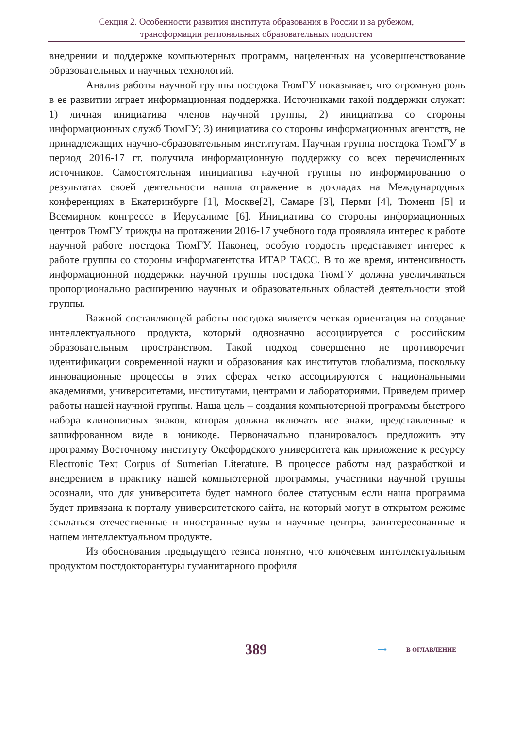Секция 2. Особенности развития института образования в России и за рубежом,
трансформации региональных образовательных подсистем
внедрении и поддержке компьютерных программ, нацеленных на усовершенствование образовательных и научных технологий.
Анализ работы научной группы постдока ТюмГУ показывает, что огромную роль в ее развитии играет информационная поддержка. Источниками такой поддержки служат: 1) личная инициатива членов научной группы, 2) инициатива со стороны информационных служб ТюмГУ; 3) инициатива со стороны информационных агентств, не принадлежащих научно-образовательным институтам. Научная группа постдока ТюмГУ в период 2016-17 гг. получила информационную поддержку со всех перечисленных источников. Самостоятельная инициатива научной группы по информированию о результатах своей деятельности нашла отражение в докладах на Международных конференциях в Екатеринбурге [1], Москве[2], Самаре [3], Перми [4], Тюмени [5] и Всемирном конгрессе в Иерусалиме [6]. Инициатива со стороны информационных центров ТюмГУ трижды на протяжении 2016-17 учебного года проявляла интерес к работе научной работе постдока ТюмГУ. Наконец, особую гордость представляет интерес к работе группы со стороны информагентства ИТАР ТАСС. В то же время, интенсивность информационной поддержки научной группы постдока ТюмГУ должна увеличиваться пропорционально расширению научных и образовательных областей деятельности этой группы.
Важной составляющей работы постдока является четкая ориентация на создание интеллектуального продукта, который однозначно ассоциируется с российским образовательным пространством. Такой подход совершенно не противоречит идентификации современной науки и образования как институтов глобализма, поскольку инновационные процессы в этих сферах четко ассоциируются с национальными академиями, университетами, институтами, центрами и лабораториями. Приведем пример работы нашей научной группы. Наша цель – создания компьютерной программы быстрого набора клинописных знаков, которая должна включать все знаки, представленные в зашифрованном виде в юникоде. Первоначально планировалось предложить эту программу Восточному институту Оксфордского университета как приложение к ресурсу Electronic Text Corpus of Sumerian Literature. В процессе работы над разработкой и внедрением в практику нашей компьютерной программы, участники научной группы осознали, что для университета будет намного более статусным если наша программа будет привязана к порталу университетского сайта, на который могут в открытом режиме ссылаться отечественные и иностранные вузы и научные центры, заинтересованные в нашем интеллектуальном продукте.
Из обоснования предыдущего тезиса понятно, что ключевым интеллектуальным продуктом постдокторантуры гуманитарного профиля
389 ⟶ В ОГЛАВЛЕНИЕ